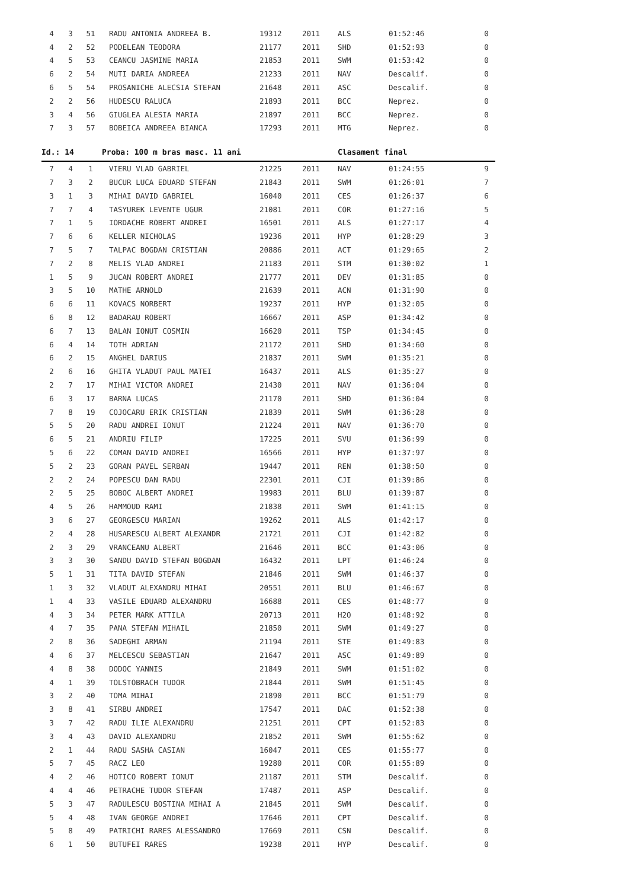| 4 | 3 | 51 | RADU ANTONIA ANDREEA B. | 19312 | 2011 | ALS | 01:52:46 | 0 |
| 4 | 2 | 52 | PODELEAN TEODORA | 21177 | 2011 | SHD | 01:52:93 | 0 |
| 4 | 5 | 53 | CEANCU JASMINE MARIA | 21853 | 2011 | SWM | 01:53:42 | 0 |
| 6 | 2 | 54 | MUTI DARIA ANDREEA | 21233 | 2011 | NAV | Descalif. | 0 |
| 6 | 5 | 54 | PROSANICHE ALECSIA STEFAN | 21648 | 2011 | ASC | Descalif. | 0 |
| 2 | 2 | 56 | HUDESCU RALUCA | 21893 | 2011 | BCC | Neprez. | 0 |
| 3 | 4 | 56 | GIUGLEA ALESIA MARIA | 21897 | 2011 | BCC | Neprez. | 0 |
| 7 | 3 | 57 | BOBEICA ANDREEA BIANCA | 17293 | 2011 | MTG | Neprez. | 0 |
| Id.: 14 | | | Proba: 100 m bras masc. 11 ani | | | Clasament final | | |
| 7 | 4 | 1 | VIERU VLAD GABRIEL | 21225 | 2011 | NAV | 01:24:55 | 9 |
| 7 | 3 | 2 | BUCUR LUCA EDUARD STEFAN | 21843 | 2011 | SWM | 01:26:01 | 7 |
| 3 | 1 | 3 | MIHAI DAVID GABRIEL | 16040 | 2011 | CES | 01:26:37 | 6 |
| 7 | 7 | 4 | TASYUREK LEVENTE UGUR | 21081 | 2011 | COR | 01:27:16 | 5 |
| 7 | 1 | 5 | IORDACHE ROBERT ANDREI | 16501 | 2011 | ALS | 01:27:17 | 4 |
| 7 | 6 | 6 | KELLER NICHOLAS | 19236 | 2011 | HYP | 01:28:29 | 3 |
| 7 | 5 | 7 | TALPAC BOGDAN CRISTIAN | 20886 | 2011 | ACT | 01:29:65 | 2 |
| 7 | 2 | 8 | MELIS VLAD ANDREI | 21183 | 2011 | STM | 01:30:02 | 1 |
| 1 | 5 | 9 | JUCAN ROBERT ANDREI | 21777 | 2011 | DEV | 01:31:85 | 0 |
| 3 | 5 | 10 | MATHE ARNOLD | 21639 | 2011 | ACN | 01:31:90 | 0 |
| 6 | 6 | 11 | KOVACS NORBERT | 19237 | 2011 | HYP | 01:32:05 | 0 |
| 6 | 8 | 12 | BADARAU ROBERT | 16667 | 2011 | ASP | 01:34:42 | 0 |
| 6 | 7 | 13 | BALAN IONUT COSMIN | 16620 | 2011 | TSP | 01:34:45 | 0 |
| 6 | 4 | 14 | TOTH ADRIAN | 21172 | 2011 | SHD | 01:34:60 | 0 |
| 6 | 2 | 15 | ANGHEL DARIUS | 21837 | 2011 | SWM | 01:35:21 | 0 |
| 2 | 6 | 16 | GHITA VLADUT PAUL MATEI | 16437 | 2011 | ALS | 01:35:27 | 0 |
| 2 | 7 | 17 | MIHAI VICTOR ANDREI | 21430 | 2011 | NAV | 01:36:04 | 0 |
| 6 | 3 | 17 | BARNA LUCAS | 21170 | 2011 | SHD | 01:36:04 | 0 |
| 7 | 8 | 19 | COJOCARU ERIK CRISTIAN | 21839 | 2011 | SWM | 01:36:28 | 0 |
| 5 | 5 | 20 | RADU ANDREI IONUT | 21224 | 2011 | NAV | 01:36:70 | 0 |
| 6 | 5 | 21 | ANDRIU FILIP | 17225 | 2011 | SVU | 01:36:99 | 0 |
| 5 | 6 | 22 | COMAN DAVID ANDREI | 16566 | 2011 | HYP | 01:37:97 | 0 |
| 5 | 2 | 23 | GORAN PAVEL SERBAN | 19447 | 2011 | REN | 01:38:50 | 0 |
| 2 | 2 | 24 | POPESCU DAN RADU | 22301 | 2011 | CJI | 01:39:86 | 0 |
| 2 | 5 | 25 | BOBOC ALBERT ANDREI | 19983 | 2011 | BLU | 01:39:87 | 0 |
| 4 | 5 | 26 | HAMMOUD RAMI | 21838 | 2011 | SWM | 01:41:15 | 0 |
| 3 | 6 | 27 | GEORGESCU MARIAN | 19262 | 2011 | ALS | 01:42:17 | 0 |
| 2 | 4 | 28 | HUSARESCU ALBERT ALEXANDR | 21721 | 2011 | CJI | 01:42:82 | 0 |
| 2 | 3 | 29 | VRANCEANU ALBERT | 21646 | 2011 | BCC | 01:43:06 | 0 |
| 3 | 3 | 30 | SANDU DAVID STEFAN BOGDAN | 16432 | 2011 | LPT | 01:46:24 | 0 |
| 5 | 1 | 31 | TITA DAVID STEFAN | 21846 | 2011 | SWM | 01:46:37 | 0 |
| 1 | 3 | 32 | VLADUT ALEXANDRU MIHAI | 20551 | 2011 | BLU | 01:46:67 | 0 |
| 1 | 4 | 33 | VASILE EDUARD ALEXANDRU | 16688 | 2011 | CES | 01:48:77 | 0 |
| 4 | 3 | 34 | PETER MARK ATTILA | 20713 | 2011 | H2O | 01:48:92 | 0 |
| 4 | 7 | 35 | PANA STEFAN MIHAIL | 21850 | 2011 | SWM | 01:49:27 | 0 |
| 2 | 8 | 36 | SADEGHI ARMAN | 21194 | 2011 | STE | 01:49:83 | 0 |
| 4 | 6 | 37 | MELCESCU SEBASTIAN | 21647 | 2011 | ASC | 01:49:89 | 0 |
| 4 | 8 | 38 | DODOC YANNIS | 21849 | 2011 | SWM | 01:51:02 | 0 |
| 4 | 1 | 39 | TOLSTOBRACH TUDOR | 21844 | 2011 | SWM | 01:51:45 | 0 |
| 3 | 2 | 40 | TOMA MIHAI | 21890 | 2011 | BCC | 01:51:79 | 0 |
| 3 | 8 | 41 | SIRBU ANDREI | 17547 | 2011 | DAC | 01:52:38 | 0 |
| 3 | 7 | 42 | RADU ILIE ALEXANDRU | 21251 | 2011 | CPT | 01:52:83 | 0 |
| 3 | 4 | 43 | DAVID ALEXANDRU | 21852 | 2011 | SWM | 01:55:62 | 0 |
| 2 | 1 | 44 | RADU SASHA CASIAN | 16047 | 2011 | CES | 01:55:77 | 0 |
| 5 | 7 | 45 | RACZ LEO | 19280 | 2011 | COR | 01:55:89 | 0 |
| 4 | 2 | 46 | HOTICO ROBERT IONUT | 21187 | 2011 | STM | Descalif. | 0 |
| 4 | 4 | 46 | PETRACHE TUDOR STEFAN | 17487 | 2011 | ASP | Descalif. | 0 |
| 5 | 3 | 47 | RADULESCU BOSTINA MIHAI A | 21845 | 2011 | SWM | Descalif. | 0 |
| 5 | 4 | 48 | IVAN GEORGE ANDREI | 17646 | 2011 | CPT | Descalif. | 0 |
| 5 | 8 | 49 | PATRICHI RARES ALESSANDRO | 17669 | 2011 | CSN | Descalif. | 0 |
| 6 | 1 | 50 | BUTUFEI RARES | 19238 | 2011 | HYP | Descalif. | 0 |